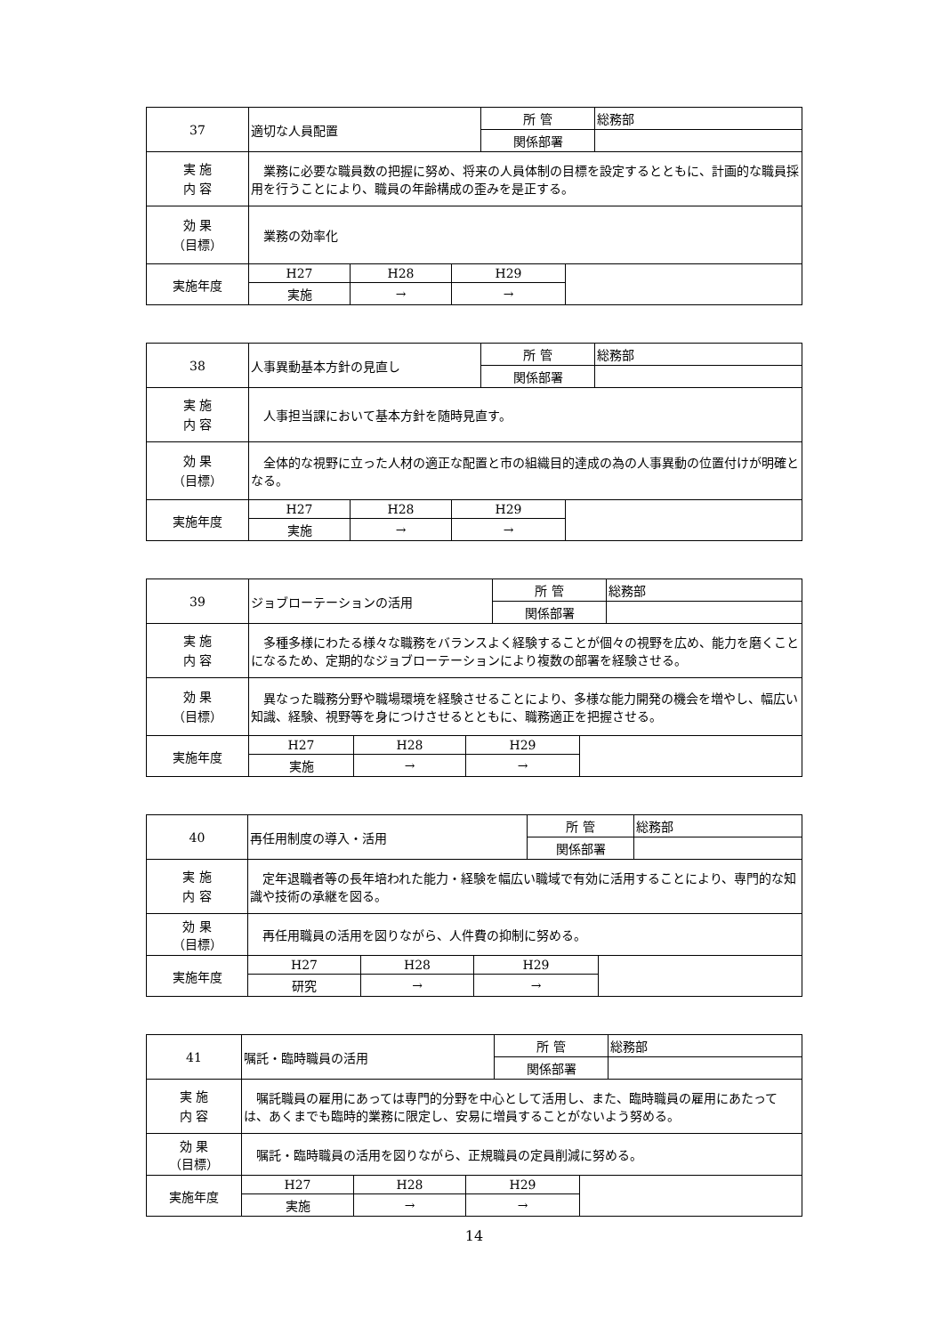| 37 | 適切な人員配置 | | | 所 管 | | 総務部 |
| | | | | 関係部署 | | |
| 実 施 内 容 | 業務に必要な職員数の把握に努め、将来の人員体制の目標を設定するとともに、計画的な職員採用を行うことにより、職員の年齢構成の歪みを是正する。 | | | | | |
| 効 果 （目標） | 業務の効率化 | | | | | |
| 実施年度 | H27 | H28 | H29 | | | |
| | 実施 | → | → | | | |
| 38 | 人事異動基本方針の見直し | | | 所 管 | | 総務部 |
| | | | | 関係部署 | | |
| 実 施 内 容 | 人事担当課において基本方針を随時見直す。 | | | | | |
| 効 果 （目標） | 全体的な視野に立った人材の適正な配置と市の組織目的達成の為の人事異動の位置付けが明確となる。 | | | | | |
| 実施年度 | H27 | H28 | H29 | | | |
| | 実施 | → | → | | | |
| 39 | ジョブローテーションの活用 | | | 所 管 | | 総務部 |
| | | | | 関係部署 | | |
| 実 施 内 容 | 多種多様にわたる様々な職務をバランスよく経験することが個々の視野を広め、能力を磨くことになるため、定期的なジョブローテーションにより複数の部署を経験させる。 | | | | | |
| 効 果 （目標） | 異なった職務分野や職場環境を経験させることにより、多様な能力開発の機会を増やし、幅広い知識、経験、視野等を身につけさせるとともに、職務適正を把握させる。 | | | | | |
| 実施年度 | H27 | H28 | H29 | | | |
| | 実施 | → | → | | | |
| 40 | 再任用制度の導入・活用 | | | 所 管 | | 総務部 |
| | | | | 関係部署 | | |
| 実 施 内 容 | 定年退職者等の長年培われた能力・経験を幅広い職域で有効に活用することにより、専門的な知識や技術の承継を図る。 | | | | | |
| 効 果 （目標） | 再任用職員の活用を図りながら、人件費の抑制に努める。 | | | | | |
| 実施年度 | H27 | H28 | H29 | | | |
| | 研究 | → | → | | | |
| 41 | 嘱託・臨時職員の活用 | | | 所 管 | | 総務部 |
| | | | | 関係部署 | | |
| 実 施 内 容 | 嘱託職員の雇用にあっては専門的分野を中心として活用し、また、臨時職員の雇用にあたっては、あくまでも臨時的業務に限定し、安易に増員することがないよう努める。 | | | | | |
| 効 果 （目標） | 嘱託・臨時職員の活用を図りながら、正規職員の定員削減に努める。 | | | | | |
| 実施年度 | H27 | H28 | H29 | | | |
| | 実施 | → | → | | | |
14